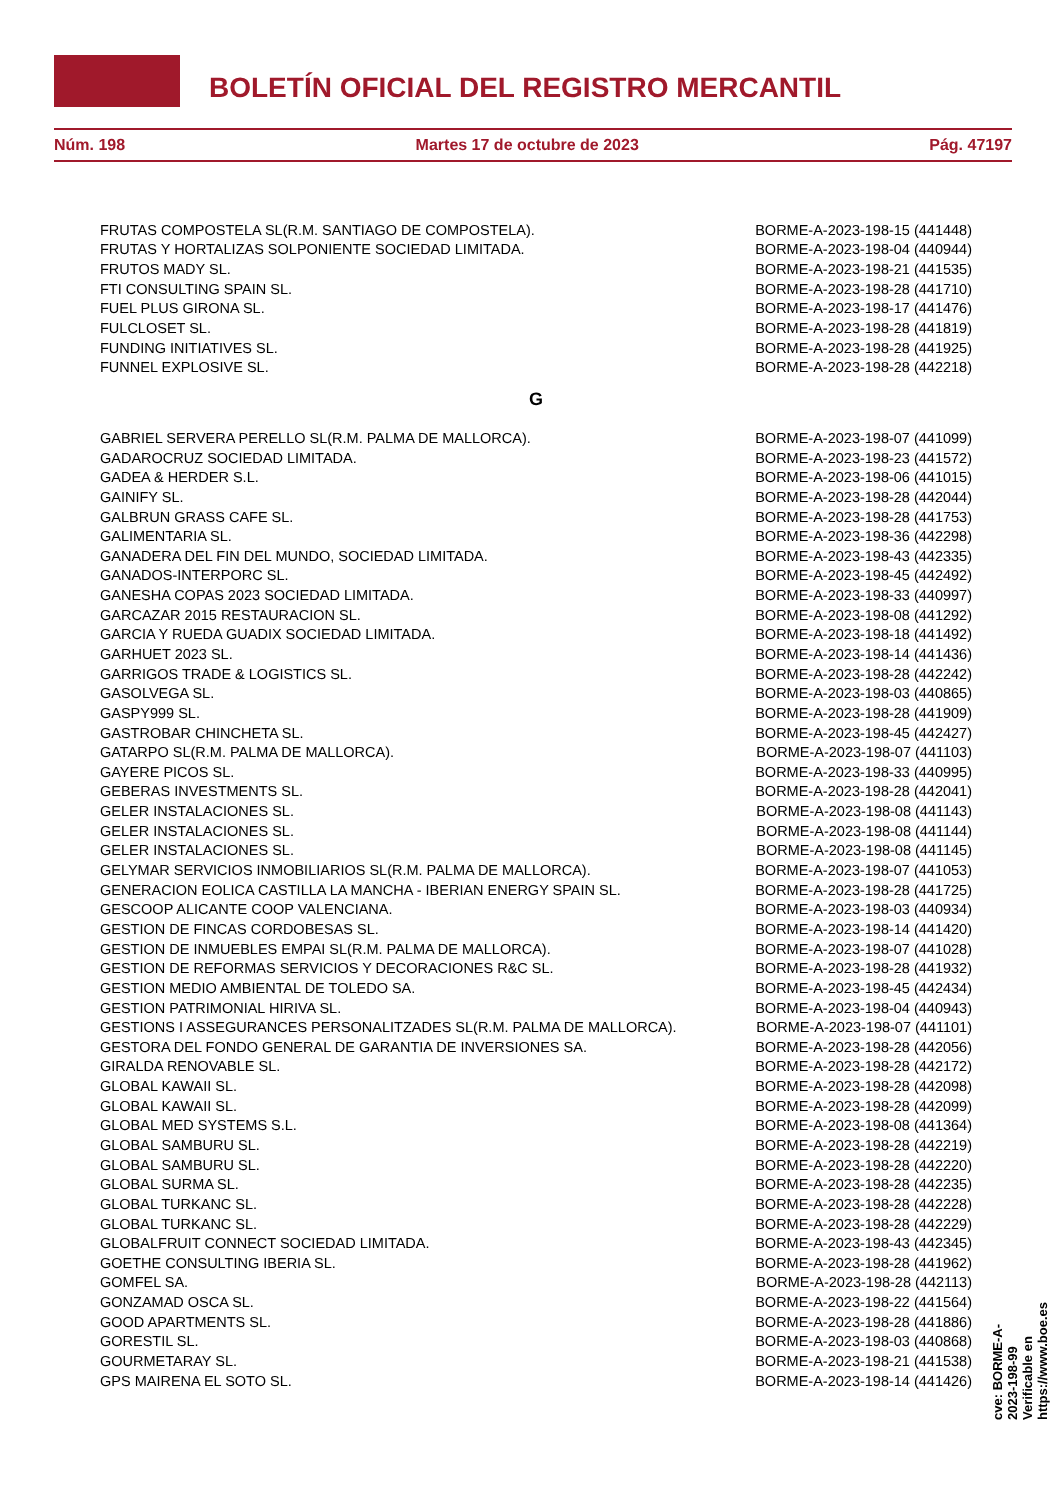BOLETÍN OFICIAL DEL REGISTRO MERCANTIL
Núm. 198 Martes 17 de octubre de 2023 Pág. 47197
| FRUTAS COMPOSTELA SL(R.M. SANTIAGO DE COMPOSTELA). | BORME-A-2023-198-15 (441448) |
| FRUTAS Y HORTALIZAS SOLPONIENTE SOCIEDAD LIMITADA. | BORME-A-2023-198-04 (440944) |
| FRUTOS MADY SL. | BORME-A-2023-198-21 (441535) |
| FTI CONSULTING SPAIN SL. | BORME-A-2023-198-28 (441710) |
| FUEL PLUS GIRONA SL. | BORME-A-2023-198-17 (441476) |
| FULCLOSET SL. | BORME-A-2023-198-28 (441819) |
| FUNDING INITIATIVES SL. | BORME-A-2023-198-28 (441925) |
| FUNNEL EXPLOSIVE SL. | BORME-A-2023-198-28 (442218) |
G
| GABRIEL SERVERA PERELLO SL(R.M. PALMA DE MALLORCA). | BORME-A-2023-198-07 (441099) |
| GADAROCRUZ SOCIEDAD LIMITADA. | BORME-A-2023-198-23 (441572) |
| GADEA & HERDER S.L. | BORME-A-2023-198-06 (441015) |
| GAINIFY SL. | BORME-A-2023-198-28 (442044) |
| GALBRUN GRASS CAFE SL. | BORME-A-2023-198-28 (441753) |
| GALIMENTARIA SL. | BORME-A-2023-198-36 (442298) |
| GANADERA DEL FIN DEL MUNDO, SOCIEDAD LIMITADA. | BORME-A-2023-198-43 (442335) |
| GANADOS-INTERPORC SL. | BORME-A-2023-198-45 (442492) |
| GANESHA COPAS 2023 SOCIEDAD LIMITADA. | BORME-A-2023-198-33 (440997) |
| GARCAZAR 2015 RESTAURACION SL. | BORME-A-2023-198-08 (441292) |
| GARCIA Y RUEDA GUADIX SOCIEDAD LIMITADA. | BORME-A-2023-198-18 (441492) |
| GARHUET 2023 SL. | BORME-A-2023-198-14 (441436) |
| GARRIGOS TRADE & LOGISTICS SL. | BORME-A-2023-198-28 (442242) |
| GASOLVEGA SL. | BORME-A-2023-198-03 (440865) |
| GASPY999 SL. | BORME-A-2023-198-28 (441909) |
| GASTROBAR CHINCHETA SL. | BORME-A-2023-198-45 (442427) |
| GATARPO SL(R.M. PALMA DE MALLORCA). | BORME-A-2023-198-07 (441103) |
| GAYERE PICOS SL. | BORME-A-2023-198-33 (440995) |
| GEBERAS INVESTMENTS SL. | BORME-A-2023-198-28 (442041) |
| GELER INSTALACIONES SL. | BORME-A-2023-198-08 (441143) |
| GELER INSTALACIONES SL. | BORME-A-2023-198-08 (441144) |
| GELER INSTALACIONES SL. | BORME-A-2023-198-08 (441145) |
| GELYMAR SERVICIOS INMOBILIARIOS SL(R.M. PALMA DE MALLORCA). | BORME-A-2023-198-07 (441053) |
| GENERACION EOLICA CASTILLA LA MANCHA - IBERIAN ENERGY SPAIN SL. | BORME-A-2023-198-28 (441725) |
| GESCOOP ALICANTE COOP VALENCIANA. | BORME-A-2023-198-03 (440934) |
| GESTION DE FINCAS CORDOBESAS SL. | BORME-A-2023-198-14 (441420) |
| GESTION DE INMUEBLES EMPAI SL(R.M. PALMA DE MALLORCA). | BORME-A-2023-198-07 (441028) |
| GESTION DE REFORMAS SERVICIOS Y DECORACIONES R&C SL. | BORME-A-2023-198-28 (441932) |
| GESTION MEDIO AMBIENTAL DE TOLEDO SA. | BORME-A-2023-198-45 (442434) |
| GESTION PATRIMONIAL HIRIVA SL. | BORME-A-2023-198-04 (440943) |
| GESTIONS I ASSEGURANCES PERSONALITZADES SL(R.M. PALMA DE MALLORCA). | BORME-A-2023-198-07 (441101) |
| GESTORA DEL FONDO GENERAL DE GARANTIA DE INVERSIONES SA. | BORME-A-2023-198-28 (442056) |
| GIRALDA RENOVABLE SL. | BORME-A-2023-198-28 (442172) |
| GLOBAL KAWAII SL. | BORME-A-2023-198-28 (442098) |
| GLOBAL KAWAII SL. | BORME-A-2023-198-28 (442099) |
| GLOBAL MED SYSTEMS S.L. | BORME-A-2023-198-08 (441364) |
| GLOBAL SAMBURU SL. | BORME-A-2023-198-28 (442219) |
| GLOBAL SAMBURU SL. | BORME-A-2023-198-28 (442220) |
| GLOBAL SURMA SL. | BORME-A-2023-198-28 (442235) |
| GLOBAL TURKANC SL. | BORME-A-2023-198-28 (442228) |
| GLOBAL TURKANC SL. | BORME-A-2023-198-28 (442229) |
| GLOBALFRUIT CONNECT SOCIEDAD LIMITADA. | BORME-A-2023-198-43 (442345) |
| GOETHE CONSULTING IBERIA SL. | BORME-A-2023-198-28 (441962) |
| GOMFEL SA. | BORME-A-2023-198-28 (442113) |
| GONZAMAD OSCA SL. | BORME-A-2023-198-22 (441564) |
| GOOD APARTMENTS SL. | BORME-A-2023-198-28 (441886) |
| GORESTIL SL. | BORME-A-2023-198-03 (440868) |
| GOURMETARAY SL. | BORME-A-2023-198-21 (441538) |
| GPS MAIRENA EL SOTO SL. | BORME-A-2023-198-14 (441426) |
cve: BORME-A-2023-198-99
Verificable en https://www.boe.es